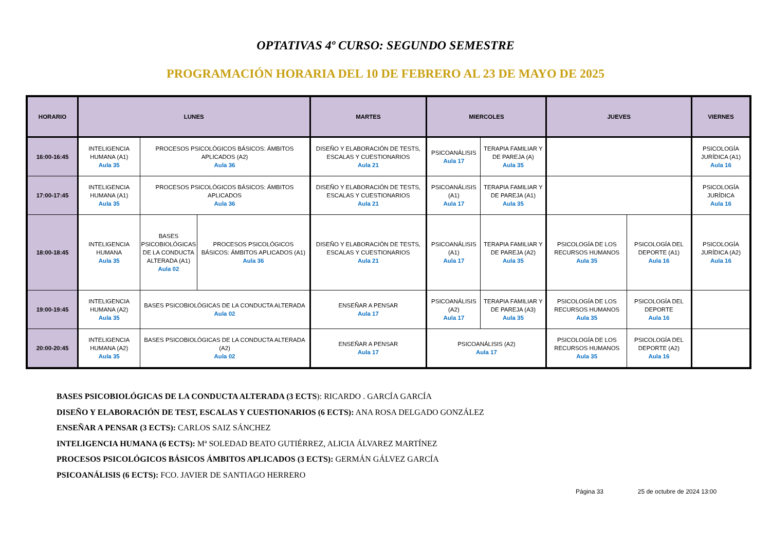OPTATIVAS 4º CURSO: SEGUNDO SEMESTRE
PROGRAMACIÓN HORARIA DEL 10 DE FEBRERO AL 23 DE MAYO DE 2025
| HORARIO | LUNES | | | MARTES | MIERCOLES | | JUEVES | | VIERNES |
| --- | --- | --- | --- | --- | --- | --- | --- | --- | --- |
| 16:00-16:45 | INTELIGENCIA HUMANA (A1) Aula 35 | PROCESOS PSICOLÓGICOS BÁSICOS: ÁMBITOS APLICADOS (A2) Aula 36 | | DISEÑO Y ELABORACIÓN DE TESTS, ESCALAS Y CUESTIONARIOS Aula 21 | PSICOANÁLISIS Aula 17 | TERAPIA FAMILIAR Y DE PAREJA (A) Aula 35 | | | PSICOLOGÍA JURÍDICA (A1) Aula 16 |
| 17:00-17:45 | INTELIGENCIA HUMANA (A1) Aula 35 | PROCESOS PSICOLÓGICOS BÁSICOS: ÁMBITOS APLICADOS Aula 36 | | DISEÑO Y ELABORACIÓN DE TESTS, ESCALAS Y CUESTIONARIOS Aula 21 | PSICOANÁLISIS (A1) Aula 17 | TERAPIA FAMILIAR Y DE PAREJA (A1) Aula 35 | | | PSICOLOGÍA JURÍDICA Aula 16 |
| 18:00-18:45 | INTELIGENCIA HUMANA Aula 35 | BASES PSICOBIOLÓGICAS DE LA CONDUCTA ALTERADA (A1) Aula 02 | PROCESOS PSICOLÓGICOS BÁSICOS: ÁMBITOS APLICADOS (A1) Aula 36 | DISEÑO Y ELABORACIÓN DE TESTS, ESCALAS Y CUESTIONARIOS Aula 21 | PSICOANÁLISIS (A1) Aula 17 | TERAPIA FAMILIAR Y DE PAREJA (A2) Aula 35 | PSICOLOGÍA DE LOS RECURSOS HUMANOS Aula 35 | PSICOLOGÍA DEL DEPORTE (A1) Aula 16 | PSICOLOGÍA JURÍDICA (A2) Aula 16 |
| 19:00-19:45 | INTELIGENCIA HUMANA (A2) Aula 35 | BASES PSICOBIOLÓGICAS DE LA CONDUCTA ALTERADA Aula 02 | | ENSEÑAR A PENSAR Aula 17 | PSICOANÁLISIS (A2) Aula 17 | TERAPIA FAMILIAR Y DE PAREJA (A3) Aula 35 | PSICOLOGÍA DE LOS RECURSOS HUMANOS Aula 35 | PSICOLOGÍA DEL DEPORTE Aula 16 | |
| 20:00-20:45 | INTELIGENCIA HUMANA (A2) Aula 35 | BASES PSICOBIOLÓGICAS DE LA CONDUCTA ALTERADA (A2) Aula 02 | | ENSEÑAR A PENSAR Aula 17 | PSICOANÁLISIS (A2) Aula 17 | | PSICOLOGÍA DE LOS RECURSOS HUMANOS Aula 35 | PSICOLOGÍA DEL DEPORTE (A2) Aula 16 | |
BASES PSICOBIOLÓGICAS DE LA CONDUCTA ALTERADA (3 ECTS): RICARDO . GARCÍA GARCÍA
DISEÑO Y ELABORACIÓN DE TEST, ESCALAS Y CUESTIONARIOS (6 ECTS): ANA ROSA DELGADO GONZÁLEZ
ENSEÑAR A PENSAR (3 ECTS): CARLOS SAIZ SÁNCHEZ
INTELIGENCIA HUMANA (6 ECTS): Mª SOLEDAD BEATO GUTIÉRREZ, ALICIA ÁLVAREZ MARTÍNEZ
PROCESOS PSICOLÓGICOS BÁSICOS ÁMBITOS APLICADOS (3 ECTS): GERMÁN GÁLVEZ GARCÍA
PSICOANÁLISIS (6 ECTS): FCO. JAVIER DE SANTIAGO HERRERO
Página 33 25 de octubre de 2024 13:00